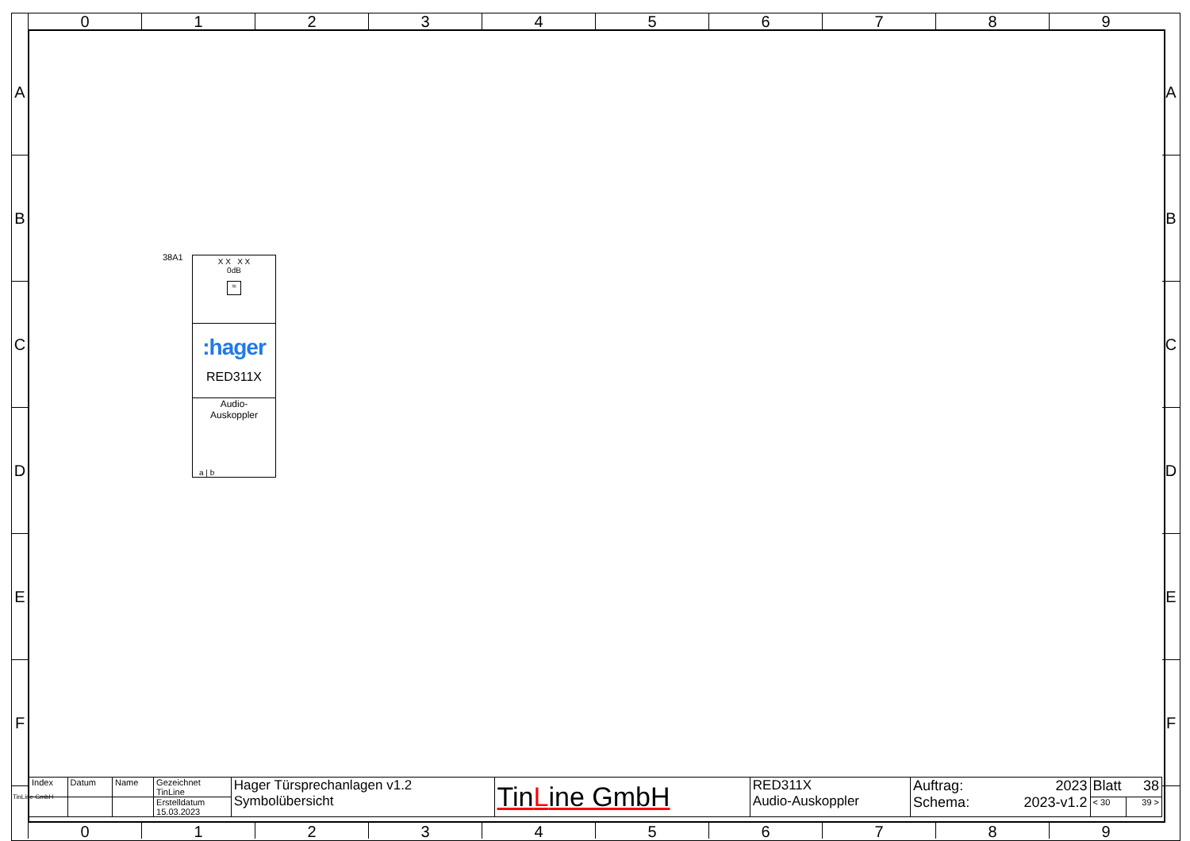0 1 2 3 4 5 6 7 8 9
A
B
C
D
E
F
A
B
C
D
E
F
38A1
X X X X
0dB
≈
:hager
RED311X
Audio-
Auskoppler
a | b
| Index | Datum | Name | Gezeichnet TinLine | Hager Türsprechanlagen v1.2 Symbolübersicht | Tin L ine GmbH | RED311X Audio-Auskoppler | Auftrag: 2023 Schema: 2023-v1.2 | Blatt 38 | |
| | | | Erstelldatum 15.03.2023 | | | | | < 30 | 39 > |
TinLine GmbH
0 1 2 3 4 5 6 7 8 9